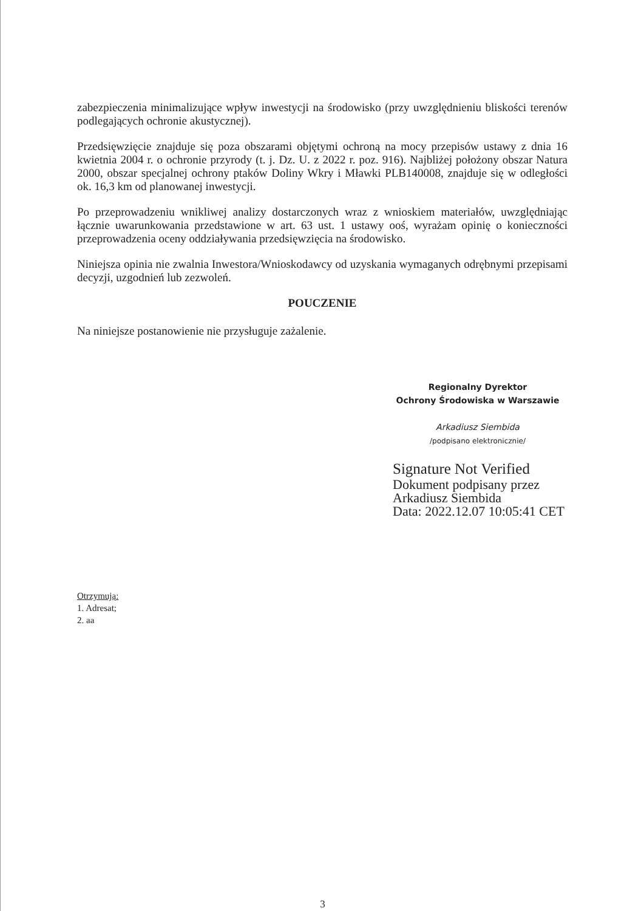zabezpieczenia minimalizujące wpływ inwestycji na środowisko (przy uwzględnieniu bliskości terenów podlegających ochronie akustycznej).
Przedsięwzięcie znajduje się poza obszarami objętymi ochroną na mocy przepisów ustawy z dnia 16 kwietnia 2004 r. o ochronie przyrody (t. j. Dz. U. z 2022 r. poz. 916). Najbliżej położony obszar Natura 2000, obszar specjalnej ochrony ptaków Doliny Wkry i Mławki PLB140008, znajduje się w odległości ok. 16,3 km od planowanej inwestycji.
Po przeprowadzeniu wnikliwej analizy dostarczonych wraz z wnioskiem materiałów, uwzględniając łącznie uwarunkowania przedstawione w art. 63 ust. 1 ustawy ooś, wyrażam opinię o konieczności przeprowadzenia oceny oddziaływania przedsięwzięcia na środowisko.
Niniejsza opinia nie zwalnia Inwestora/Wnioskodawcy od uzyskania wymaganych odrębnymi przepisami decyzji, uzgodnień lub zezwoleń.
POUCZENIE
Na niniejsze postanowienie nie przysługuje zażalenie.
Regionalny Dyrektor
Ochrony Środowiska w Warszawie
Arkadiusz Siembida
/podpisano elektronicznie/
Signature Not Verified
Dokument podpisany przez
Arkadiusz Siembida
Data: 2022.12.07 10:05:41 CET
Otrzymują:
1. Adresat;
2. aa
3